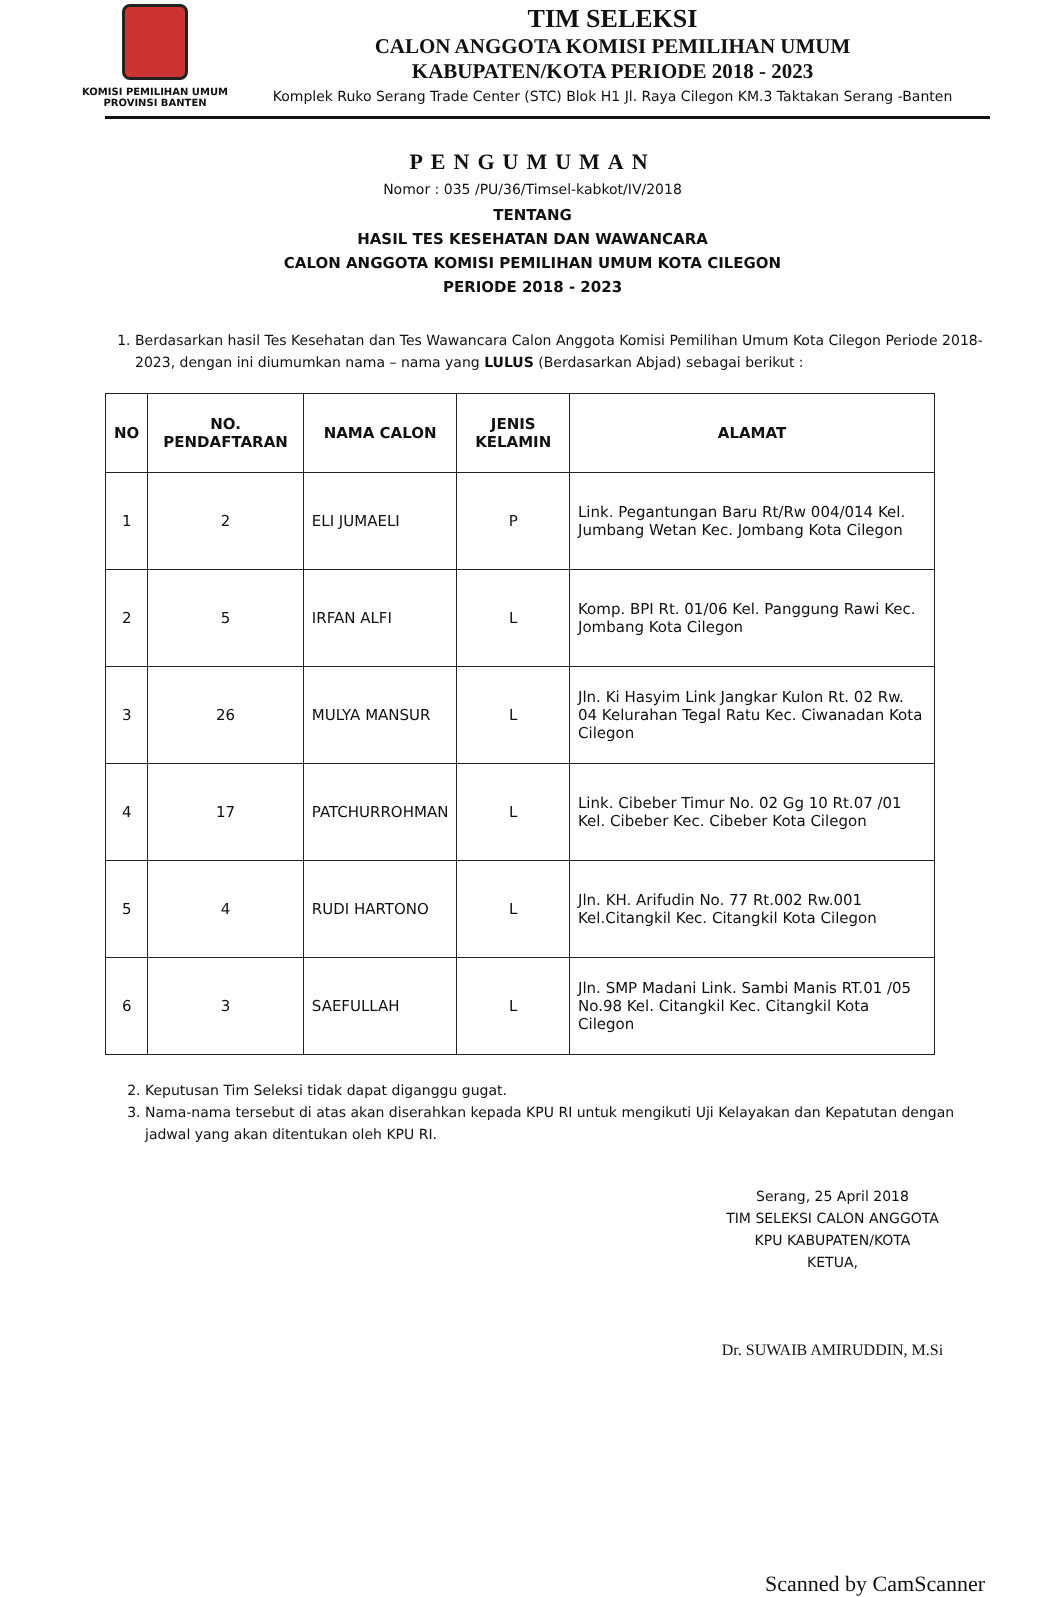KOMISI PEMILIHAN UMUM
PROVINSI BANTEN
TIM SELEKSI
CALON ANGGOTA KOMISI PEMILIHAN UMUM
KABUPATEN/KOTA PERIODE 2018 - 2023
Komplek Ruko Serang Trade Center (STC) Blok H1 Jl. Raya Cilegon KM.3 Taktakan Serang -Banten
PENGUMUMAN
Nomor : 035 /PU/36/Timsel-kabkot/IV/2018
TENTANG
HASIL TES KESEHATAN DAN WAWANCARA
CALON ANGGOTA KOMISI PEMILIHAN UMUM KOTA CILEGON
PERIODE 2018 - 2023
1. Berdasarkan hasil Tes Kesehatan dan Tes Wawancara Calon Anggota Komisi Pemilihan Umum Kota Cilegon Periode 2018-2023, dengan ini diumumkan nama – nama yang LULUS (Berdasarkan Abjad) sebagai berikut :
| NO | NO. PENDAFTARAN | NAMA CALON | JENIS KELAMIN | ALAMAT |
| --- | --- | --- | --- | --- |
| 1 | 2 | ELI JUMAELI | P | Link. Pegantungan Baru Rt/Rw 004/014 Kel. Jumbang Wetan Kec. Jombang Kota Cilegon |
| 2 | 5 | IRFAN ALFI | L | Komp. BPI Rt. 01/06 Kel. Panggung Rawi Kec. Jombang Kota Cilegon |
| 3 | 26 | MULYA MANSUR | L | Jln. Ki Hasyim Link Jangkar Kulon Rt. 02 Rw. 04 Kelurahan Tegal Ratu Kec. Ciwanadan Kota Cilegon |
| 4 | 17 | PATCHURROHMAN | L | Link. Cibeber Timur No. 02 Gg 10 Rt.07 /01 Kel. Cibeber Kec. Cibeber Kota Cilegon |
| 5 | 4 | RUDI HARTONO | L | Jln. KH. Arifudin No. 77 Rt.002 Rw.001 Kel.Citangkil Kec. Citangkil Kota Cilegon |
| 6 | 3 | SAEFULLAH | L | Jln. SMP Madani Link. Sambi Manis RT.01 /05 No.98 Kel. Citangkil Kec. Citangkil Kota Cilegon |
2. Keputusan Tim Seleksi tidak dapat diganggu gugat.
3. Nama-nama tersebut di atas akan diserahkan kepada KPU RI untuk mengikuti Uji Kelayakan dan Kepatutan dengan jadwal yang akan ditentukan oleh KPU RI.
Serang, 25 April 2018
TIM SELEKSI CALON ANGGOTA
KPU KABUPATEN/KOTA
KETUA,
Dr. SUWAIB AMIRUDDIN, M.Si
Scanned by CamScanner